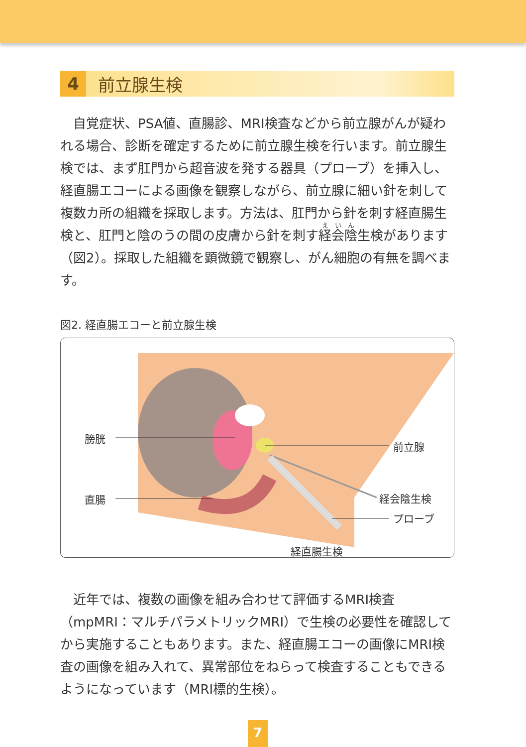4 前立腺生検
自覚症状、PSA値、直腸診、MRI検査などから前立腺がんが疑われる場合、診断を確定するために前立腺生検を行います。前立腺生検では、まず肛門から超音波を発する器具（プローブ）を挿入し、経直腸エコーによる画像を観察しながら、前立腺に細い針を刺して複数カ所の組織を採取します。方法は、肛門から針を刺す経直腸生検と、肛門と陰のうの間の皮膚から針を刺す経会陰生検があります（図2）。採取した組織を顕微鏡で観察し、がん細胞の有無を調べます。
図2. 経直腸エコーと前立腺生検
膀胱
直腸
前立腺
経会陰生検
プローブ
経直腸生検
近年では、複数の画像を組み合わせて評価するMRI検査（mpMRI：マルチパラメトリックMRI）で生検の必要性を確認してから実施することもあります。また、経直腸エコーの画像にMRI検査の画像を組み入れて、異常部位をねらって検査することもできるようになっています（MRI標的生検）。
7